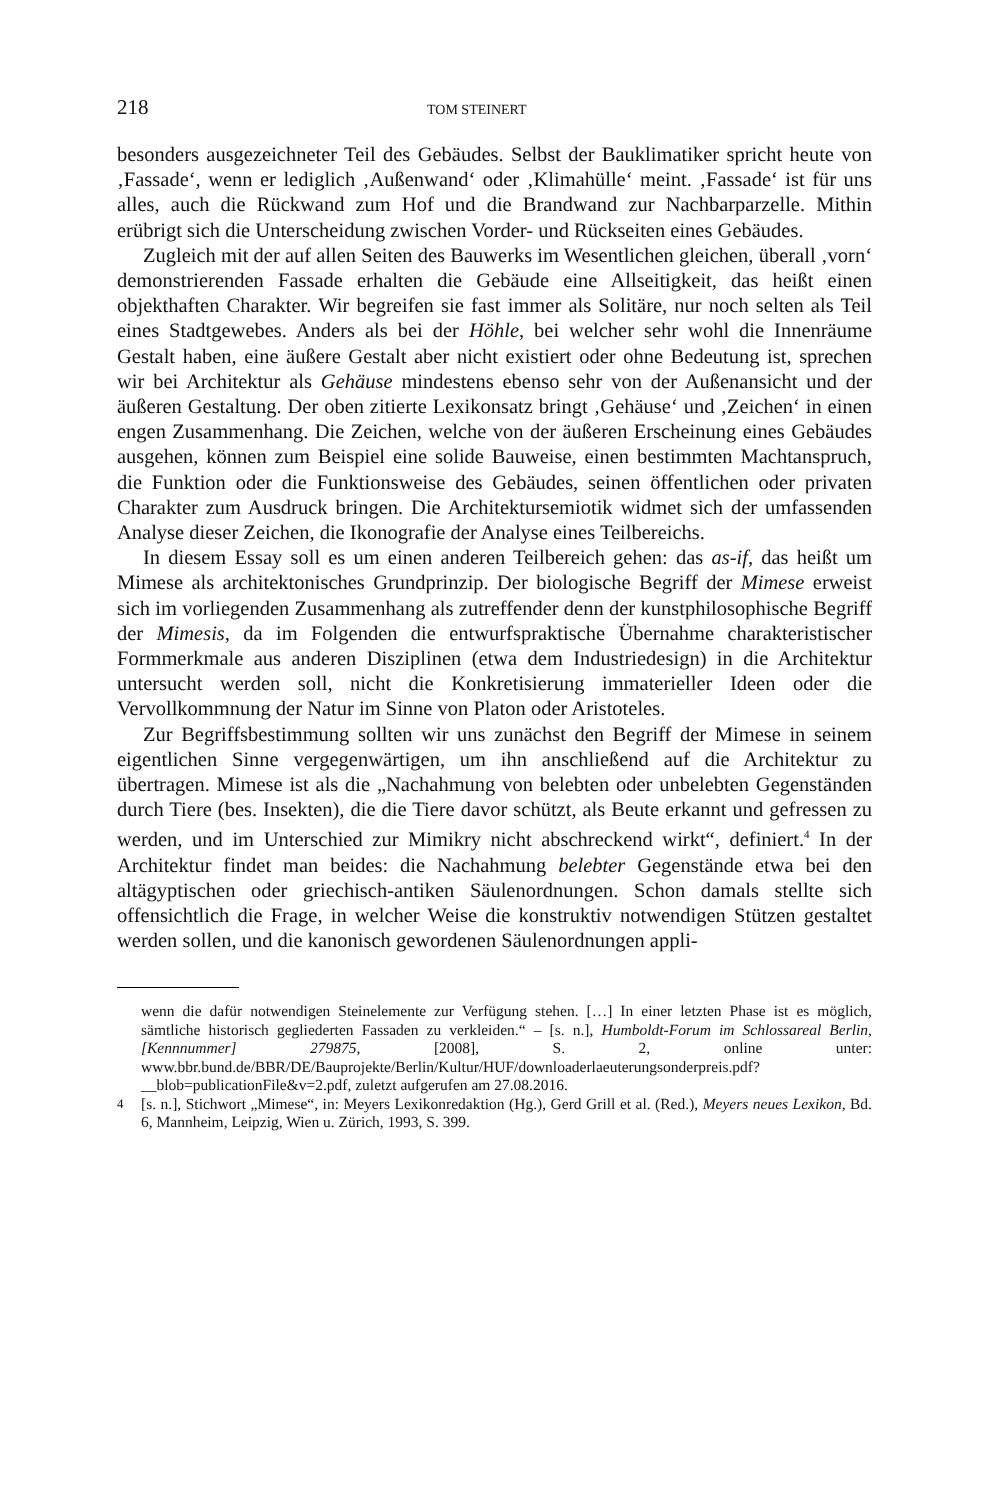218 TOM STEINERT
besonders ausgezeichneter Teil des Gebäudes. Selbst der Bauklimatiker spricht heute von ‚Fassade‘, wenn er lediglich ‚Außenwand‘ oder ‚Klimahülle‘ meint. ‚Fassade‘ ist für uns alles, auch die Rückwand zum Hof und die Brandwand zur Nachbarparzelle. Mithin erübrigt sich die Unterscheidung zwischen Vorder- und Rückseiten eines Gebäudes.
Zugleich mit der auf allen Seiten des Bauwerks im Wesentlichen gleichen, überall ‚vorn‘ demonstrierenden Fassade erhalten die Gebäude eine Allseitigkeit, das heißt einen objekthaften Charakter. Wir begreifen sie fast immer als Solitäre, nur noch selten als Teil eines Stadtgewebes. Anders als bei der Höhle, bei welcher sehr wohl die Innenräume Gestalt haben, eine äußere Gestalt aber nicht existiert oder ohne Bedeutung ist, sprechen wir bei Architektur als Gehäuse mindestens ebenso sehr von der Außenansicht und der äußeren Gestaltung. Der oben zitierte Lexikonsatz bringt ‚Gehäuse‘ und ‚Zeichen‘ in einen engen Zusammenhang. Die Zeichen, welche von der äußeren Erscheinung eines Gebäudes ausgehen, können zum Beispiel eine solide Bauweise, einen bestimmten Machtanspruch, die Funktion oder die Funktionsweise des Gebäudes, seinen öffentlichen oder privaten Charakter zum Ausdruck bringen. Die Architektursemiotik widmet sich der umfassenden Analyse dieser Zeichen, die Ikonografie der Analyse eines Teilbereichs.
In diesem Essay soll es um einen anderen Teilbereich gehen: das as-if, das heißt um Mimese als architektonisches Grundprinzip. Der biologische Begriff der Mimese erweist sich im vorliegenden Zusammenhang als zutreffender denn der kunstphilosophische Begriff der Mimesis, da im Folgenden die entwurfspraktische Übernahme charakteristischer Formmerkmale aus anderen Disziplinen (etwa dem Industriedesign) in die Architektur untersucht werden soll, nicht die Konkretisierung immaterieller Ideen oder die Vervollkommnung der Natur im Sinne von Platon oder Aristoteles.
Zur Begriffsbestimmung sollten wir uns zunächst den Begriff der Mimese in seinem eigentlichen Sinne vergegenwärtigen, um ihn anschließend auf die Architektur zu übertragen. Mimese ist als die „Nachahmung von belebten oder unbelebten Gegenständen durch Tiere (bes. Insekten), die die Tiere davor schützt, als Beute erkannt und gefressen zu werden, und im Unterschied zur Mimikry nicht abschreckend wirkt“, definiert.<sup>4</sup> In der Architektur findet man beides: die Nachahmung belebter Gegenstände etwa bei den altägyptischen oder griechisch-antiken Säulenordnungen. Schon damals stellte sich offensichtlich die Frage, in welcher Weise die konstruktiv notwendigen Stützen gestaltet werden sollen, und die kanonisch gewordenen Säulenordnungen appli-
wenn die dafür notwendigen Steinelemente zur Verfügung stehen. […] In einer letzten Phase ist es möglich, sämtliche historisch gegliederten Fassaden zu verkleiden.“ – [s. n.], Humboldt-Forum im Schlossareal Berlin, [Kennnummer] 279875, [2008], S. 2, online unter: www.bbr.bund.de/BBR/DE/Bauprojekte/Berlin/Kultur/HUF/downloaderlaeuterungsonderpreis.pdf?__blob=publicationFile&v=2.pdf, zuletzt aufgerufen am 27.08.2016.
<sup>4</sup> [s. n.], Stichwort „Mimese“, in: Meyers Lexikonredaktion (Hg.), Gerd Grill et al. (Red.), Meyers neues Lexikon, Bd. 6, Mannheim, Leipzig, Wien u. Zürich, 1993, S. 399.